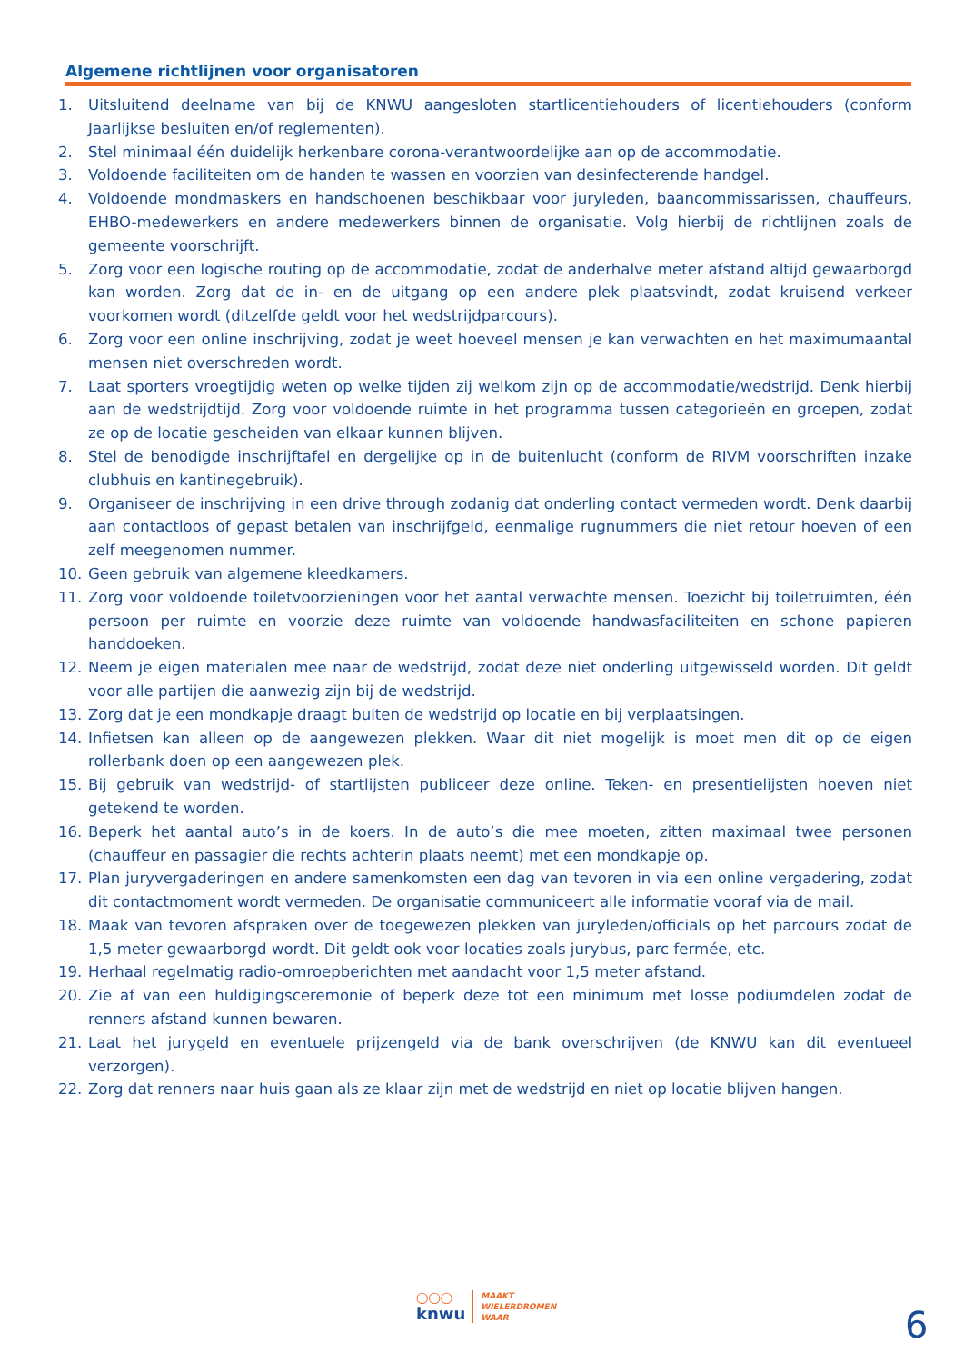Algemene richtlijnen voor organisatoren
1. Uitsluitend deelname van bij de KNWU aangesloten startlicentiehouders of licentiehouders (conform Jaarlijkse besluiten en/of reglementen).
2. Stel minimaal één duidelijk herkenbare corona-verantwoordelijke aan op de accommodatie.
3. Voldoende faciliteiten om de handen te wassen en voorzien van desinfecterende handgel.
4. Voldoende mondmaskers en handschoenen beschikbaar voor juryleden, baancommissarissen, chauffeurs, EHBO-medewerkers en andere medewerkers binnen de organisatie. Volg hierbij de richtlijnen zoals de gemeente voorschrijft.
5. Zorg voor een logische routing op de accommodatie, zodat de anderhalve meter afstand altijd gewaarborgd kan worden. Zorg dat de in- en de uitgang op een andere plek plaatsvindt, zodat kruisend verkeer voorkomen wordt (ditzelfde geldt voor het wedstrijdparcours).
6. Zorg voor een online inschrijving, zodat je weet hoeveel mensen je kan verwachten en het maximumaantal mensen niet overschreden wordt.
7. Laat sporters vroegtijdig weten op welke tijden zij welkom zijn op de accommodatie/wedstrijd. Denk hierbij aan de wedstrijdtijd. Zorg voor voldoende ruimte in het programma tussen categorieën en groepen, zodat ze op de locatie gescheiden van elkaar kunnen blijven.
8. Stel de benodigde inschrijftafel en dergelijke op in de buitenlucht (conform de RIVM voorschriften inzake clubhuis en kantinegebruik).
9. Organiseer de inschrijving in een drive through zodanig dat onderling contact vermeden wordt. Denk daarbij aan contactloos of gepast betalen van inschrijfgeld, eenmalige rugnummers die niet retour hoeven of een zelf meegenomen nummer.
10. Geen gebruik van algemene kleedkamers.
11. Zorg voor voldoende toiletvoorzieningen voor het aantal verwachte mensen. Toezicht bij toiletruimten, één persoon per ruimte en voorzie deze ruimte van voldoende handwasfaciliteiten en schone papieren handdoeken.
12. Neem je eigen materialen mee naar de wedstrijd, zodat deze niet onderling uitgewisseld worden. Dit geldt voor alle partijen die aanwezig zijn bij de wedstrijd.
13. Zorg dat je een mondkapje draagt buiten de wedstrijd op locatie en bij verplaatsingen.
14. Infietsen kan alleen op de aangewezen plekken. Waar dit niet mogelijk is moet men dit op de eigen rollerbank doen op een aangewezen plek.
15. Bij gebruik van wedstrijd- of startlijsten publiceer deze online. Teken- en presentielijsten hoeven niet getekend te worden.
16. Beperk het aantal auto’s in de koers. In de auto’s die mee moeten, zitten maximaal twee personen (chauffeur en passagier die rechts achterin plaats neemt) met een mondkapje op.
17. Plan juryvergaderingen en andere samenkomsten een dag van tevoren in via een online vergadering, zodat dit contactmoment wordt vermeden. De organisatie communiceert alle informatie vooraf via de mail.
18. Maak van tevoren afspraken over de toegewezen plekken van juryleden/officials op het parcours zodat de 1,5 meter gewaarborgd wordt. Dit geldt ook voor locaties zoals jurybus, parc fermée, etc.
19. Herhaal regelmatig radio-omroepberichten met aandacht voor 1,5 meter afstand.
20. Zie af van een huldigingsceremonie of beperk deze tot een minimum met losse podiumdelen zodat de renners afstand kunnen bewaren.
21. Laat het jurygeld en eventuele prijzengeld via de bank overschrijven (de KNWU kan dit eventueel verzorgen).
22. Zorg dat renners naar huis gaan als ze klaar zijn met de wedstrijd en niet op locatie blijven hangen.
◯◯◯
knwu
MAAKT
WIELERDROMEN
WAAR
6